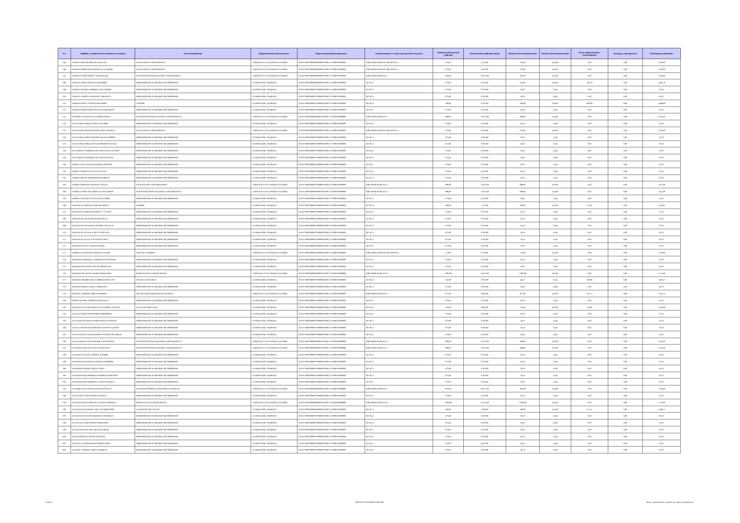| No. | Apellidos y nombres de los servidores y servidoras | Puesto Institucional | Regimen laboral al que pertenece | Número de partida presupuestaria | Grado jerárquico o escala al que pertenece el puesto | Remuneración mensual unificada | Remuneración unificada (anual) | Décimo Tercera Remuneración | Décima Cuarta Remuneración | Horas suplementarias y extraordinarias | Encargos y subrogaciones | Total ingresos adicionales |
| --- | --- | --- | --- | --- | --- | --- | --- | --- | --- | --- | --- | --- |
| 545 | GARCIA MONAR ROQUE AUGUSTO | AUXILIAR EN CARTOGRAFIA | 1.SERVICIO CIVIL PUBLICO (LOSEP) | 202207200000000860000000100051170000100000000 | SERVIDOR PUBLICO DE APOYO 3 | 675,00 | 8.100,00 | 675,00 | 425,00 | 0,00 | 0,00 | 1.100,00 |
| 546 | GARCIA MOROCHO FRANKLIN ALAMIRO | AUXILIAR EN CARTOGRAFIA | 1.SERVICIO CIVIL PUBLICO (LOSEP) | 202207200000000860000000100051170000100000000 | SERVIDOR PUBLICO DE APOYO 3 | 675,00 | 8.100,00 | 675,00 | 425,00 | 0,00 | 0,00 | 1.100,00 |
| 547 | GARCIA NUÑEZ BESSY JACQUELINE | ASISTENTE ESPECIALIZADO CARTOGRAFIA I | 1.SERVICIO CIVIL PUBLICO (LOSEP) | 202207200000000860000000100051170000100000000 | SERVIDOR PUBLICO 2 | 901,00 | 10.812,00 | 901,00 | 425,00 | 0,00 | 0,00 | 1.326,00 |
| 548 | GARCIA ORTIZ SHASKYA MILDRED | OPERADOR DE ACABADOS DE IMPRESION | 2.CODIGO DEL TRABAJO | 202207200000000860000000100051170000200000000 | NIVEL 5 | 675,00 | 8.100,00 | 675,00 | 425,00 | 303,76 | 0,00 | 1.403,76 |
| 549 | GARCIA RIVERA GABRIEL ALEXANDER | OPERADOR DE ACABADOS DE IMPRESION | 2.CODIGO DEL TRABAJO | 202207200000000870000000500051170000100000000 | NIVEL 5 | 675,00 | 8.100,00 | 56,25 | 35,42 | 0,00 | 0,00 | 91,67 |
| 550 | GARCIA USHIÑA YOHANNA VERONICA | OPERADOR DE ACABADOS DE IMPRESION | 2.CODIGO DEL TRABAJO | 202207200000000870000000500051170000100000000 | NIVEL 5 | 675,00 | 8.100,00 | 56,25 | 35,42 | 0,00 | 0,00 | 91,67 |
| 551 | GARZON DIAZ VICENTE EDUARDO | CHOFER | 2.CODIGO DEL TRABAJO | 202207200000000010000000100051170000100000000 | NIVEL 9 | 566,00 | 6.792,00 | 566,00 | 425,00 | 458,88 | 0,00 | 1.449,88 |
| 552 | GARZON FERNANDEZ PAOLA MARGARITA | OPERADOR DE ACABADOS DE IMPRESION | 2.CODIGO DEL TRABAJO | 202207200000000870000000500051170000100000000 | NIVEL 5 | 675,00 | 8.100,00 | 56,25 | 35,42 | 0,00 | 0,00 | 91,67 |
| 553 | GASPAR GUANOLUISA ANDREA PAOLA | ASISTENTE ESPECIALIZADO CARTOGRAFIA II | 1.SERVICIO CIVIL PUBLICO (LOSEP) | 202207200000000860000100100071170020288888888 | SERVIDOR PUBLICO 3 | 986,00 | 11.832,00 | 986,00 | 425,00 | 0,00 | 0,00 | 1.411,00 |
| 554 | GAVILANEZ DEFAZ JESSICA ANABEL | OPERADOR DE ACABADOS DE IMPRESION | 2.CODIGO DEL TRABAJO | 202207200000000870000000500051170000100000000 | NIVEL 5 | 675,00 | 8.100,00 | 56,25 | 35,42 | 0,00 | 0,00 | 91,67 |
| 555 | GAVILANEZ MONTENEGRO DAISY PAMELA | AUXILIAR EN CARTOGRAFIA | 1.SERVICIO CIVIL PUBLICO (LOSEP) | 202207200000000860000000100051170000100000000 | SERVIDOR PUBLICO DE APOYO 3 | 675,00 | 8.100,00 | 675,00 | 425,00 | 0,00 | 0,00 | 1.100,00 |
| 556 | GAVILANEZ MONTENEGRO KEVIN ANDRES | OPERADOR DE ACABADOS DE IMPRESION | 2.CODIGO DEL TRABAJO | 202207200000000870000000500051170000100000000 | NIVEL 5 | 675,00 | 8.100,00 | 56,25 | 35,42 | 0,00 | 0,00 | 91,67 |
| 557 | GAVILANEZ ORELLANA KATHERINE NICOLE | OPERADOR DE ACABADOS DE IMPRESION | 2.CODIGO DEL TRABAJO | 202207200000000870000000500051170000100000000 | NIVEL 5 | 675,00 | 8.100,00 | 56,25 | 35,42 | 0,00 | 0,00 | 91,67 |
| 558 | GIACOMETTI DOMINGUEZ FRANCISCO XAVIER | OPERADOR DE ACABADOS DE IMPRESION | 2.CODIGO DEL TRABAJO | 202207200000000870000000500051170000100000000 | NIVEL 5 | 675,00 | 8.100,00 | 56,25 | 35,42 | 0,00 | 0,00 | 91,67 |
| 559 | GIACOMETTI DOMINGUEZ LESLIE PAOLA | OPERADOR DE ACABADOS DE IMPRESION | 2.CODIGO DEL TRABAJO | 202207200000000870000000500051170000100000000 | NIVEL 5 | 675,00 | 8.100,00 | 56,25 | 35,42 | 0,00 | 0,00 | 91,67 |
| 560 | GODOY COLLAGUAZO MARIA CRISTINA | OPERADOR DE ACABADOS DE IMPRESION | 2.CODIGO DEL TRABAJO | 202207200000000870000000500051170000100000000 | NIVEL 5 | 675,00 | 8.100,00 | 56,25 | 35,42 | 0,00 | 0,00 | 91,67 |
| 561 | GODOY TOAPANTA KEVIN STALYN | OPERADOR DE ACABADOS DE IMPRESION | 2.CODIGO DEL TRABAJO | 202207200000000870000000500051170000100000000 | NIVEL 5 | 675,00 | 8.100,00 | 56,25 | 35,42 | 0,00 | 0,00 | 91,67 |
| 562 | GOMEZ ARCOS JENNIFER ELIZABETH | OPERADOR DE ACABADOS DE IMPRESION | 2.CODIGO DEL TRABAJO | 202207200000000870000000500051170000100000000 | NIVEL 5 | 675,00 | 8.100,00 | 56,25 | 35,42 | 0,00 | 0,00 | 91,67 |
| 563 | GOMEZ ESPINOSA NELSON VINICIO | ANALISTA DE CONTABILIDAD 1 | 1.SERVICIO CIVIL PUBLICO (LOSEP) | 202207200000000010000000100051170000100000000 | SERVIDOR PUBLICO 3 | 986,00 | 11.832,00 | 986,00 | 425,00 | 0,00 | 0,00 | 1.411,00 |
| 564 | GOMEZ GOMEZ ELIZABETH ALEXANDRA | ASISTENTE ESPECIALIZADO CARTOGRAFIA II | 1.SERVICIO CIVIL PUBLICO (LOSEP) | 202207200000000860000100100071170020288888888 | SERVIDOR PUBLICO 3 | 986,00 | 11.832,00 | 986,00 | 425,00 | 0,00 | 0,00 | 1.411,00 |
| 565 | GOMEZ SANCHEZ IVETH ALEXANDRA | OPERADOR DE ACABADOS DE IMPRESION | 2.CODIGO DEL TRABAJO | 202207200000000870000000500051170000100000000 | NIVEL 5 | 675,00 | 8.100,00 | 56,25 | 35,42 | 0,00 | 0,00 | 91,67 |
| 566 | GONZALEZ ASIPUELA EDGAR ARLES | CHOFER | 2.CODIGO DEL TRABAJO | 202207200000000010000000100051170000100000000 | NIVEL 9 | 596,00 | 7.152,00 | 596,00 | 425,00 | 215,61 | 0,00 | 1.236,61 |
| 567 | GONZALEZ ASIPUELA MERCY VIVIANA | OPERADOR DE ACABADOS DE IMPRESION | 2.CODIGO DEL TRABAJO | 202207200000000870000000500051170000100000000 | NIVEL 5 | 675,00 | 8.100,00 | 56,25 | 35,42 | 0,00 | 0,00 | 91,67 |
| 568 | GONZALEZ ESPIN EDITH ARACELLY | OPERADOR DE ACABADOS DE IMPRESION | 2.CODIGO DEL TRABAJO | 202207200000000870000000500051170000100000000 | NIVEL 5 | 675,00 | 8.100,00 | 56,25 | 35,42 | 0,00 | 0,00 | 91,67 |
| 569 | GONZALEZ GONZALEZ SENDEY IGNACIA | OPERADOR DE ACABADOS DE IMPRESION | 2.CODIGO DEL TRABAJO | 202207200000000870000000500051170000100000000 | NIVEL 5 | 675,00 | 8.100,00 | 56,25 | 35,42 | 0,00 | 0,00 | 91,67 |
| 570 | GONZALEZ GUAGUA NEYS CRISTIAN | OPERADOR DE ACABADOS DE IMPRESION | 2.CODIGO DEL TRABAJO | 202207200000000870000000500051170000100000000 | NIVEL 5 | 675,00 | 8.100,00 | 56,25 | 35,42 | 0,00 | 0,00 | 91,67 |
| 571 | GONZALEZ LOYO JUAN FRANCISCO | OPERADOR DE ACABADOS DE IMPRESION | 2.CODIGO DEL TRABAJO | 202207200000000870000000500051170000100000000 | NIVEL 5 | 675,00 | 8.100,00 | 56,25 | 35,42 | 0,00 | 0,00 | 91,67 |
| 572 | GONZALEZ PICO CARLOS DAVID | OPERADOR DE ACABADOS DE IMPRESION | 2.CODIGO DEL TRABAJO | 202207200000000870000000500051170000100000000 | NIVEL 5 | 675,00 | 8.100,00 | 56,25 | 35,42 | 0,00 | 0,00 | 91,67 |
| 573 | GORDILLO ESPINOSA MARCO XAVIER | AGENTE COMPRAS | 1.SERVICIO CIVIL PUBLICO (LOSEP) | 202207200000000010000000100051170000200000000 | SERVIDOR PUBLICO DE APOYO 4 | 733,00 | 8.796,00 | 733,00 | 425,00 | 0,00 | 0,00 | 1.158,00 |
| 574 | GRANDA GAROFALO VERONICA ESTEFANIA | OPERADOR DE ACABADOS DE IMPRESION | 2.CODIGO DEL TRABAJO | 202207200000000870000000500051170000100000000 | NIVEL 5 | 675,00 | 8.100,00 | 56,25 | 35,42 | 0,00 | 0,00 | 91,67 |
| 575 | GRANDA PILATASIG DAVID SEBASTIAN | OPERADOR DE ACABADOS DE IMPRESION | 2.CODIGO DEL TRABAJO | 202207200000000870000000500051170000100000000 | NIVEL 5 | 675,00 | 8.100,00 | 56,25 | 35,42 | 0,00 | 0,00 | 91,67 |
| 576 | GRANDA PILATASIG MARIA FERNANDA | ESPECIALISTA CARTOGRAFIA I | 1.SERVICIO CIVIL PUBLICO (LOSEP) | 202207200000000860000100100071170020288888888 | SERVIDOR PUBLICO 4 | 1.086,00 | 13.032,00 | 1.086,00 | 425,00 | 0,00 | 0,00 | 1.511,00 |
| 577 | GRANIZO RODRIGUEZ GABRIELA PAULINA | TECNICO INTEGRAL | 2.CODIGO DEL TRABAJO | 202207200000000870000000500051170000100000000 | NIVEL 8 | 530,00 | 6.360,00 | 44,17 | 35,42 | 166,96 | 0,00 | 246,54 |
| 578 | GRANJA MORAN JENNY MARGOTH | OPERADOR DE ACABADOS DE IMPRESION | 2.CODIGO DEL TRABAJO | 202207200000000870000000500051170000100000000 | NIVEL 5 | 675,00 | 8.100,00 | 56,25 | 35,42 | 0,00 | 0,00 | 91,67 |
| 579 | GRANJA UTRERAS DIEGO RAMIRO | TECNICO SEGURIDAD ELECTRONICO | 1.SERVICIO CIVIL PUBLICO (LOSEP) | 202207200000000010000000100051170000100000000 | SERVIDOR PUBLICO 1 | 817,00 | 9.804,00 | 817,00 | 425,00 | 321,73 | 0,00 | 1.563,73 |
| 580 | GROSS MUÑOZ ANDRES FRANCISCO | OPERADOR DE ACABADOS DE IMPRESION | 2.CODIGO DEL TRABAJO | 202207200000000870000000500051170000100000000 | NIVEL 5 | 675,00 | 8.100,00 | 56,25 | 35,42 | 0,00 | 0,00 | 91,67 |
| 581 | GUACHALA GUACHAMIN GUILLERMO VICENTE | AUXILIAR SERVICIOS | 2.CODIGO DEL TRABAJO | 202207200000000010000000100051170000100000000 | NIVEL 9 | 555,00 | 6.660,00 | 555,00 | 425,00 | 36,96 | 0,00 | 1.016,96 |
| 582 | GUAGUA ORTIZ FERNANDO HERIBERTO | OPERADOR DE ACABADOS DE IMPRESION | 2.CODIGO DEL TRABAJO | 202207200000000870000000500051170000100000000 | NIVEL 5 | 675,00 | 8.100,00 | 56,25 | 35,42 | 0,00 | 0,00 | 91,67 |
| 583 | GUALAQUIZA PACCHA BRIGGETTE STEFANY | OPERADOR DE ACABADOS DE IMPRESION | 2.CODIGO DEL TRABAJO | 202207200000000870000000500051170000100000000 | NIVEL 5 | 675,00 | 8.100,00 | 56,25 | 35,42 | 0,00 | 0,00 | 91,67 |
| 584 | GUALLASAMIN MASABANDA TATIANA LIZETH | OPERADOR DE ACABADOS DE IMPRESION | 2.CODIGO DEL TRABAJO | 202207200000000870000000500051170000100000000 | NIVEL 5 | 675,00 | 8.100,00 | 56,25 | 35,42 | 0,00 | 0,00 | 91,67 |
| 585 | GUALLICHICO CHUQUITARCO WENDY MICHELLE | OPERADOR DE ACABADOS DE IMPRESION | 2.CODIGO DEL TRABAJO | 202207200000000870000000500051170000100000000 | NIVEL 5 | 675,00 | 8.100,00 | 56,25 | 35,42 | 0,00 | 0,00 | 91,67 |
| 586 | GUALLICHICO LOYA DANIELA ESTEFANIA | ASISTENTE ESPECIALIZADO CARTOGRAFIA II | 1.SERVICIO CIVIL PUBLICO (LOSEP) | 202207200000000860000100100071170020288888888 | SERVIDOR PUBLICO 3 | 986,00 | 11.832,00 | 986,00 | 425,00 | 0,00 | 0,00 | 1.411,00 |
| 587 | GUAMAN CHILUISA ALEX FRANCISCO | ASISTENTE ESPECIALIZADO CARTOGRAFIA II | 1.SERVICIO CIVIL PUBLICO (LOSEP) | 202207200000000860000100100071170020288888888 | SERVIDOR PUBLICO 3 | 986,00 | 11.832,00 | 986,00 | 425,00 | 0,00 | 0,00 | 1.411,00 |
| 588 | GUAMAN LOJANO TOMMY SLEIDER | OPERADOR DE ACABADOS DE IMPRESION | 2.CODIGO DEL TRABAJO | 202207200000000870000000500051170000100000000 | NIVEL 5 | 675,00 | 8.100,00 | 56,25 | 35,42 | 0,00 | 0,00 | 91,67 |
| 589 | GUAMAN PILAMUNGA MONICA MARIBEL | OPERADOR DE ACABADOS DE IMPRESION | 2.CODIGO DEL TRABAJO | 202207200000000870000000500051170000100000000 | NIVEL 5 | 675,00 | 8.100,00 | 56,25 | 35,42 | 0,00 | 0,00 | 91,67 |
| 590 | GUAMANIN PEREZ DANNY PAUL | OPERADOR DE ACABADOS DE IMPRESION | 2.CODIGO DEL TRABAJO | 202207200000000870000000500051170000100000000 | NIVEL 5 | 675,00 | 8.100,00 | 56,25 | 35,42 | 0,00 | 0,00 | 91,67 |
| 591 | GUAMANZARA MORENO ANDREA ESTEFANIA | OPERADOR DE ACABADOS DE IMPRESION | 2.CODIGO DEL TRABAJO | 202207200000000870000000500051170000100000000 | NIVEL 5 | 675,00 | 8.100,00 | 56,25 | 35,42 | 0,00 | 0,00 | 91,67 |
| 592 | GUAMANZARA MORENO CARLOS DANILO | OPERADOR DE ACABADOS DE IMPRESION | 2.CODIGO DEL TRABAJO | 202207200000000870000000500051170000100000000 | NIVEL 5 | 675,00 | 8.100,00 | 56,25 | 35,42 | 0,00 | 0,00 | 91,67 |
| 593 | GUAMBA GUEVARA ANTONIO DE JESUS | ASISTENTE PRODUCCION ARTES GRAFICAS | 1.SERVICIO CIVIL PUBLICO (LOSEP) | 202207200000000860000000100051170000100000000 | SERVIDOR PUBLICO 2 | 901,00 | 10.812,00 | 901,00 | 425,00 | 0,00 | 0,00 | 1.326,00 |
| 594 | GUANANGA CRUZ MARIA ANGELA | OPERADOR DE ACABADOS DE IMPRESION | 2.CODIGO DEL TRABAJO | 202207200000000870000000500051170000100000000 | NIVEL 5 | 675,00 | 8.100,00 | 56,25 | 35,42 | 0,00 | 0,00 | 91,67 |
| 595 | GUANOCHANGA PORTILLA JENNY PATRICIA | ESPECIALISTA CARTOGRAFIA I | 1.SERVICIO CIVIL PUBLICO (LOSEP) | 202207200000000860000100100071170020288888888 | SERVIDOR PUBLICO 4 | 1.086,00 | 13.032,00 | 1.086,00 | 425,00 | 0,00 | 0,00 | 1.511,00 |
| 596 | GUANOLUISA MONICA DE LAS MERCEDES | AYUDANTE DE COCINA | 2.CODIGO DEL TRABAJO | 202207200000000860000000100051170000100000000 | NIVEL 5 | 590,00 | 7.080,00 | 590,00 | 425,00 | 331,31 | 0,00 | 1.346,31 |
| 597 | GUANOLUISA YUPA JOHANNA VERONICA | OPERADOR DE ACABADOS DE IMPRESION | 2.CODIGO DEL TRABAJO | 202207200000000870000000500051170000100000000 | NIVEL 5 | 675,00 | 8.100,00 | 56,25 | 35,42 | 0,00 | 0,00 | 91,67 |
| 598 | GUAÑA ALVEAR MAYRA FERNANDA | OPERADOR DE ACABADOS DE IMPRESION | 2.CODIGO DEL TRABAJO | 202207200000000870000000500051170000100000000 | NIVEL 5 | 675,00 | 8.100,00 | 56,25 | 35,42 | 0,00 | 0,00 | 91,67 |
| 599 | GUAÑA PACHACAMA MILTON OMAR | OPERADOR DE ACABADOS DE IMPRESION | 2.CODIGO DEL TRABAJO | 202207200000000870000000500051170000100000000 | NIVEL 5 | 675,00 | 8.100,00 | 56,25 | 35,42 | 0,00 | 0,00 | 91,67 |
| 600 | GUAÑA PROCEL DAYSI CRISTINA | OPERADOR DE ACABADOS DE IMPRESION | 2.CODIGO DEL TRABAJO | 202207200000000870000000500051170000100000000 | NIVEL 5 | 675,00 | 8.100,00 | 56,25 | 35,42 | 0,00 | 0,00 | 91,67 |
| 601 | GUAPUCAL HERNANDEZ PEPE BYRON | OPERADOR DE ACABADOS DE IMPRESION | 2.CODIGO DEL TRABAJO | 202207200000000870000000500051170000100000000 | NIVEL 5 | 675,00 | 8.100,00 | 56,25 | 35,42 | 0,00 | 0,00 | 91,67 |
| 602 | GUARACA BARIAS ARELIS MIREYA | OPERADOR DE ACABADOS DE IMPRESION | 2.CODIGO DEL TRABAJO | 202207200000000870000000500051170000100000000 | NIVEL 5 | 675,00 | 8.100,00 | 56,25 | 35,42 | 0,00 | 0,00 | 91,67 |
10 de 26 INSTITUTO GEOGRÁFICO MILITAR literal_c_Remuneracion_mensual_por_puesto_Diciembre.xlsx